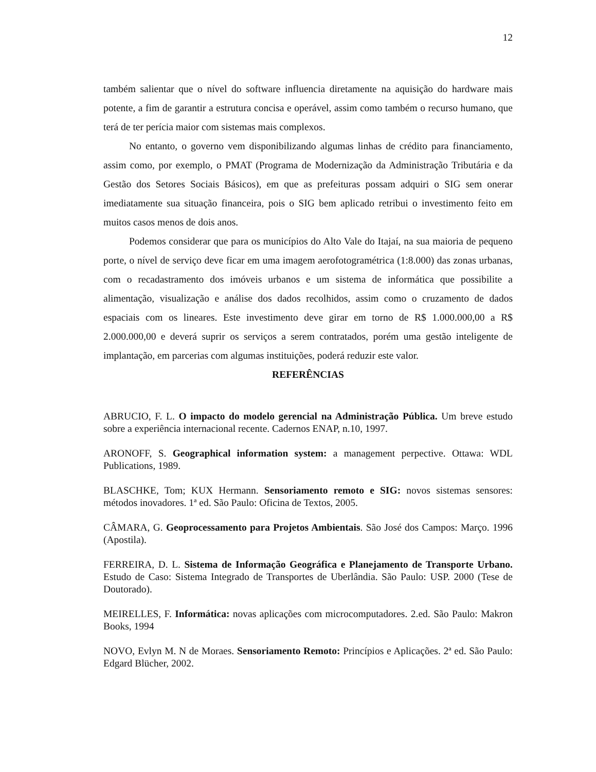12
também salientar que o nível do software influencia diretamente na aquisição do hardware mais potente, a fim de garantir a estrutura concisa e operável, assim como também o recurso humano, que terá de ter perícia maior com sistemas mais complexos.
No entanto, o governo vem disponibilizando algumas linhas de crédito para financiamento, assim como, por exemplo, o PMAT (Programa de Modernização da Administração Tributária e da Gestão dos Setores Sociais Básicos), em que as prefeituras possam adquiri o SIG sem onerar imediatamente sua situação financeira, pois o SIG bem aplicado retribui o investimento feito em muitos casos menos de dois anos.
Podemos considerar que para os municípios do Alto Vale do Itajaí, na sua maioria de pequeno porte, o nível de serviço deve ficar em uma imagem aerofotogramétrica (1:8.000) das zonas urbanas, com o recadastramento dos imóveis urbanos e um sistema de informática que possibilite a alimentação, visualização e análise dos dados recolhidos, assim como o cruzamento de dados espaciais com os lineares. Este investimento deve girar em torno de R$ 1.000.000,00 a R$ 2.000.000,00 e deverá suprir os serviços a serem contratados, porém uma gestão inteligente de implantação, em parcerias com algumas instituições, poderá reduzir este valor.
REFERÊNCIAS
ABRUCIO, F. L. O impacto do modelo gerencial na Administração Pública. Um breve estudo sobre a experiência internacional recente. Cadernos ENAP, n.10, 1997.
ARONOFF, S. Geographical information system: a management perpective. Ottawa: WDL Publications, 1989.
BLASCHKE, Tom; KUX Hermann. Sensoriamento remoto e SIG: novos sistemas sensores: métodos inovadores. 1ª ed. São Paulo: Oficina de Textos, 2005.
CÂMARA, G. Geoprocessamento para Projetos Ambientais. São José dos Campos: Março. 1996 (Apostila).
FERREIRA, D. L. Sistema de Informação Geográfica e Planejamento de Transporte Urbano. Estudo de Caso: Sistema Integrado de Transportes de Uberlândia. São Paulo: USP. 2000 (Tese de Doutorado).
MEIRELLES, F. Informática: novas aplicações com microcomputadores. 2.ed. São Paulo: Makron Books, 1994
NOVO, Evlyn M. N de Moraes. Sensoriamento Remoto: Princípios e Aplicações. 2ª ed. São Paulo: Edgard Blücher, 2002.